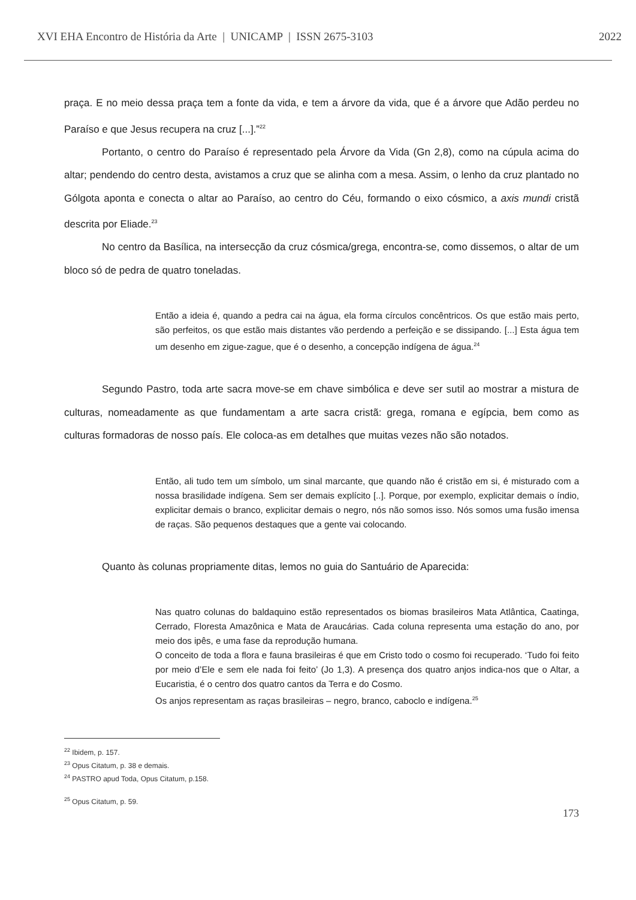XVI EHA Encontro de História da Arte | UNICAMP | ISSN 2675-3103 2022
praça. E no meio dessa praça tem a fonte da vida, e tem a árvore da vida, que é a árvore que Adão perdeu no Paraíso e que Jesus recupera na cruz [...].”<sup>22</sup>
Portanto, o centro do Paraíso é representado pela Árvore da Vida (Gn 2,8), como na cúpula acima do altar; pendendo do centro desta, avistamos a cruz que se alinha com a mesa. Assim, o lenho da cruz plantado no Gólgota aponta e conecta o altar ao Paraíso, ao centro do Céu, formando o eixo cósmico, a axis mundi cristã descrita por Eliade.<sup>23</sup>
No centro da Basílica, na intersecção da cruz cósmica/grega, encontra-se, como dissemos, o altar de um bloco só de pedra de quatro toneladas.
Então a ideia é, quando a pedra cai na água, ela forma círculos concêntricos. Os que estão mais perto, são perfeitos, os que estão mais distantes vão perdendo a perfeição e se dissipando. [...] Esta água tem um desenho em zigue-zague, que é o desenho, a concepção indígena de água.<sup>24</sup>
Segundo Pastro, toda arte sacra move-se em chave simbólica e deve ser sutil ao mostrar a mistura de culturas, nomeadamente as que fundamentam a arte sacra cristã: grega, romana e egípcia, bem como as culturas formadoras de nosso país. Ele coloca-as em detalhes que muitas vezes não são notados.
Então, ali tudo tem um símbolo, um sinal marcante, que quando não é cristão em si, é misturado com a nossa brasilidade indígena. Sem ser demais explícito [..]. Porque, por exemplo, explicitar demais o índio, explicitar demais o branco, explicitar demais o negro, nós não somos isso. Nós somos uma fusão imensa de raças. São pequenos destaques que a gente vai colocando.
Quanto às colunas propriamente ditas, lemos no guia do Santuário de Aparecida:
Nas quatro colunas do baldaquino estão representados os biomas brasileiros Mata Atlântica, Caatinga, Cerrado, Floresta Amazônica e Mata de Araucárias. Cada coluna representa uma estação do ano, por meio dos ipês, e uma fase da reprodução humana.
O conceito de toda a flora e fauna brasileiras é que em Cristo todo o cosmo foi recuperado. ‘Tudo foi feito por meio d’Ele e sem ele nada foi feito’ (Jo 1,3). A presença dos quatro anjos indica-nos que o Altar, a Eucaristia, é o centro dos quatro cantos da Terra e do Cosmo.
Os anjos representam as raças brasileiras – negro, branco, caboclo e indígena.<sup>25</sup>
<sup>22</sup> Ibidem, p. 157.
<sup>23</sup> Opus Citatum, p. 38 e demais.
<sup>24</sup> PASTRO apud Toda, Opus Citatum, p.158.
<sup>25</sup> Opus Citatum, p. 59.
173